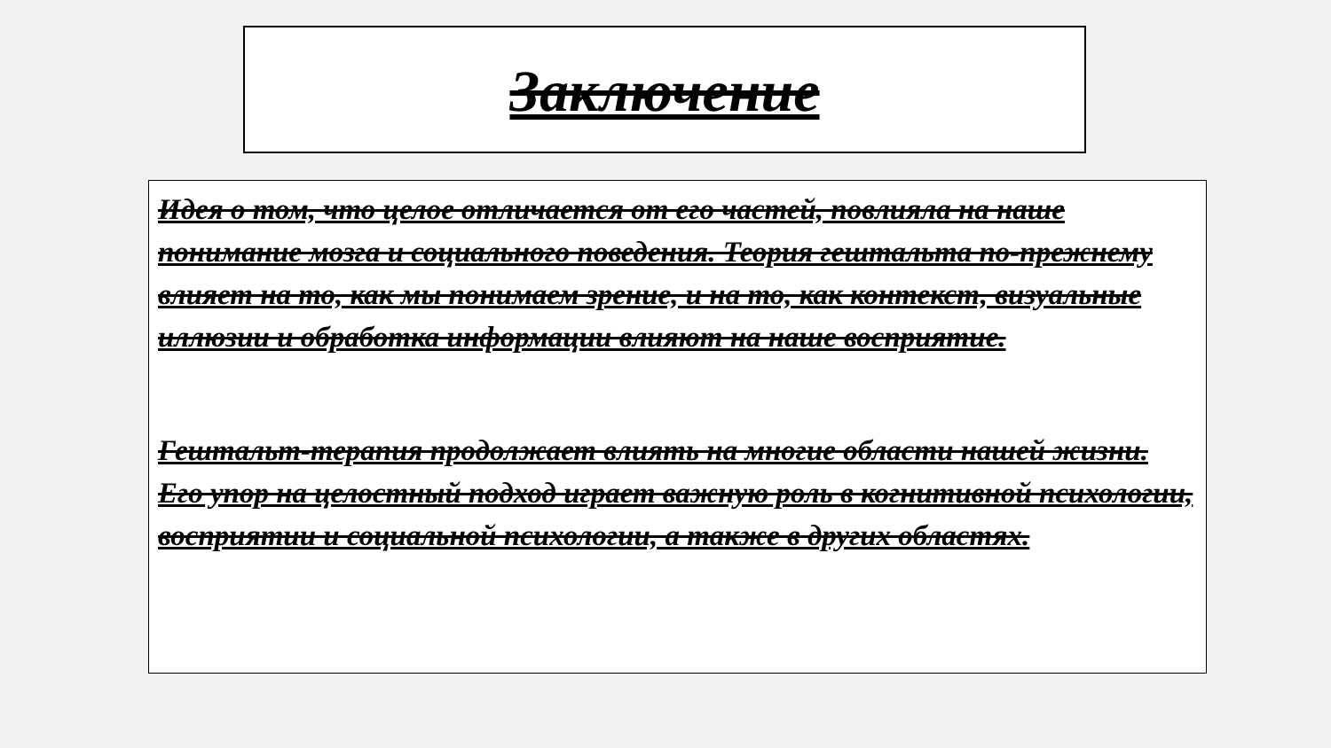Заключение
Идея о том, что целое отличается от его частей, повлияла на наше понимание мозга и социального поведения. Теория гештальта по-прежнему влияет на то, как мы понимаем зрение, и на то, как контекст, визуальные иллюзии и обработка информации влияют на наше восприятие.
Гештальт-терапия продолжает влиять на многие области нашей жизни. Его упор на целостный подход играет важную роль в когнитивной психологии, восприятии и социальной психологии, а также в других областях.